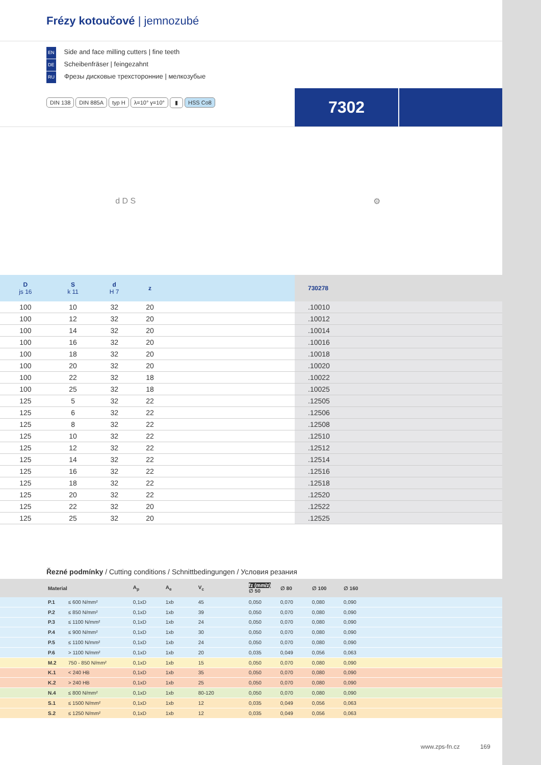Frézy kotoučové | jemnozubé
EN Side and face milling cutters | fine teeth
DE Scheibenfräser | feingezahnt
RU Фрезы дисковые трехсторонние | мелкозубые
DIN 138 DIN 885A typ H λ=10° γ=10° ▮ HSS Co8
7302
d D S ⚙
| D js 16 | S k 11 | d H 7 | z | | 730278 |
| --- | --- | --- | --- | --- | --- |
| 100 | 10 | 32 | 20 | | .10010 |
| 100 | 12 | 32 | 20 | | .10012 |
| 100 | 14 | 32 | 20 | | .10014 |
| 100 | 16 | 32 | 20 | | .10016 |
| 100 | 18 | 32 | 20 | | .10018 |
| 100 | 20 | 32 | 20 | | .10020 |
| 100 | 22 | 32 | 18 | | .10022 |
| 100 | 25 | 32 | 18 | | .10025 |
| 125 | 5 | 32 | 22 | | .12505 |
| 125 | 6 | 32 | 22 | | .12506 |
| 125 | 8 | 32 | 22 | | .12508 |
| 125 | 10 | 32 | 22 | | .12510 |
| 125 | 12 | 32 | 22 | | .12512 |
| 125 | 14 | 32 | 22 | | .12514 |
| 125 | 16 | 32 | 22 | | .12516 |
| 125 | 18 | 32 | 22 | | .12518 |
| 125 | 20 | 32 | 22 | | .12520 |
| 125 | 22 | 32 | 20 | | .12522 |
| 125 | 25 | 32 | 20 | | .12525 |
Řezné podmínky / Cutting conditions / Schnittbedingungen / Условия резания
| | Material | | A<sub>p</sub> | A<sub>e</sub> | V<sub>c</sub> | fz (mm/z) ∅ 50 | ∅ 80 | ∅ 100 | ∅ 160 | |
| --- | --- | --- | --- | --- | --- | --- | --- | --- | --- | --- |
| | P.1 | ≤ 600 N/mm² | 0,1xD | 1xb | 45 | 0,050 | 0,070 | 0,080 | 0,090 | |
| | P.2 | ≤ 850 N/mm² | 0,1xD | 1xb | 39 | 0,050 | 0,070 | 0,080 | 0,090 | |
| | P.3 | ≤ 1100 N/mm² | 0,1xD | 1xb | 24 | 0,050 | 0,070 | 0,080 | 0,090 | |
| | P.4 | ≤ 900 N/mm² | 0,1xD | 1xb | 30 | 0,050 | 0,070 | 0,080 | 0,090 | |
| | P.5 | ≤ 1100 N/mm² | 0,1xD | 1xb | 24 | 0,050 | 0,070 | 0,080 | 0,090 | |
| | P.6 | > 1100 N/mm² | 0,1xD | 1xb | 20 | 0,035 | 0,049 | 0,056 | 0,063 | |
| | M.2 | 750 - 850 N/mm² | 0,1xD | 1xb | 15 | 0,050 | 0,070 | 0,080 | 0,090 | |
| | K.1 | < 240 HB | 0,1xD | 1xb | 35 | 0,050 | 0,070 | 0,080 | 0,090 | |
| | K.2 | > 240 HB | 0,1xD | 1xb | 25 | 0,050 | 0,070 | 0,080 | 0,090 | |
| | N.4 | ≤ 800 N/mm² | 0,1xD | 1xb | 80-120 | 0,050 | 0,070 | 0,080 | 0,090 | |
| | S.1 | ≤ 1500 N/mm² | 0,1xD | 1xb | 12 | 0,035 | 0,049 | 0,056 | 0,063 | |
| | S.2 | ≤ 1250 N/mm² | 0,1xD | 1xb | 12 | 0,035 | 0,049 | 0,056 | 0,063 | |
www.zps-fn.cz 169